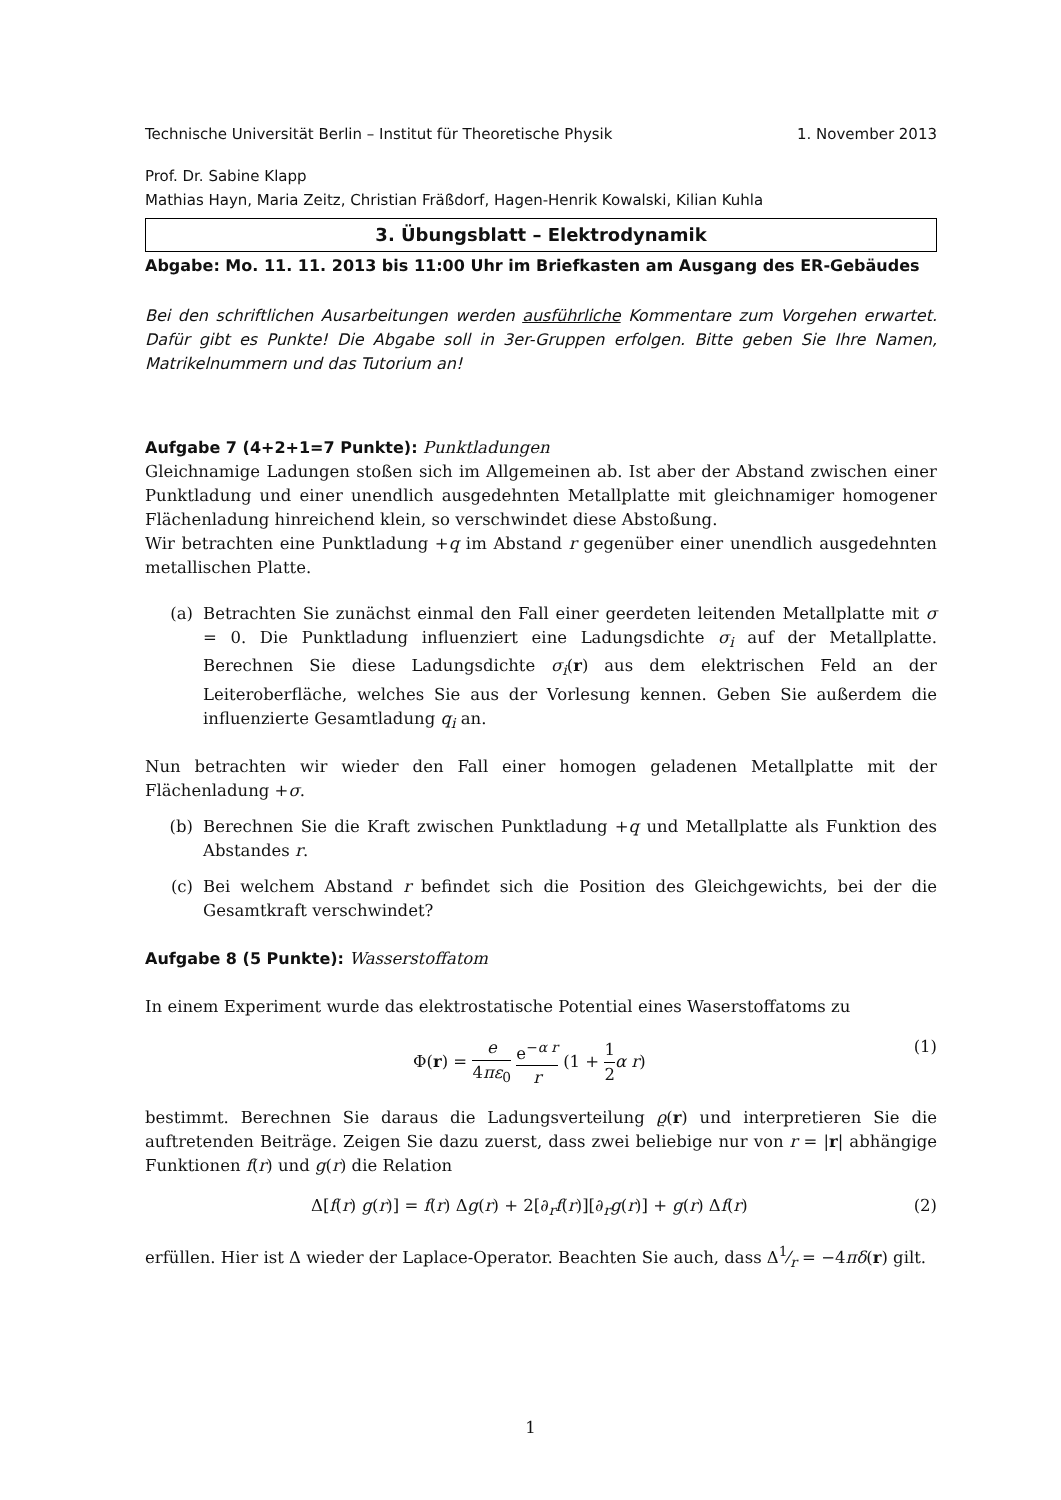Technische Universität Berlin – Institut für Theoretische Physik 1. November 2013
Prof. Dr. Sabine Klapp
Mathias Hayn, Maria Zeitz, Christian Fräßdorf, Hagen-Henrik Kowalski, Kilian Kuhla
3. Übungsblatt – Elektrodynamik
Abgabe: Mo. 11. 11. 2013 bis 11:00 Uhr im Briefkasten am Ausgang des ER-Gebäudes
Bei den schriftlichen Ausarbeitungen werden ausführliche Kommentare zum Vorgehen erwartet. Dafür gibt es Punkte! Die Abgabe soll in 3er-Gruppen erfolgen. Bitte geben Sie Ihre Namen, Matrikelnummern und das Tutorium an!
Aufgabe 7 (4+2+1=7 Punkte): Punktladungen
Gleichnamige Ladungen stoßen sich im Allgemeinen ab. Ist aber der Abstand zwischen einer Punktladung und einer unendlich ausgedehnten Metallplatte mit gleichnamiger homogener Flächenladung hinreichend klein, so verschwindet diese Abstoßung.
Wir betrachten eine Punktladung +q im Abstand r gegenüber einer unendlich ausgedehnten metallischen Platte.
(a) Betrachten Sie zunächst einmal den Fall einer geerdeten leitenden Metallplatte mit σ = 0. Die Punktladung influenziert eine Ladungsdichte σ<sub>i</sub> auf der Metallplatte. Berechnen Sie diese Ladungsdichte σ<sub>i</sub>(r) aus dem elektrischen Feld an der Leiteroberfläche, welches Sie aus der Vorlesung kennen. Geben Sie außerdem die influenzierte Gesamtladung q<sub>i</sub> an.
Nun betrachten wir wieder den Fall einer homogen geladenen Metallplatte mit der Flächenladung +σ.
(b) Berechnen Sie die Kraft zwischen Punktladung +q und Metallplatte als Funktion des Abstandes r.
(c) Bei welchem Abstand r befindet sich die Position des Gleichgewichts, bei der die Gesamtkraft verschwindet?
Aufgabe 8 (5 Punkte): Wasserstoffatom
In einem Experiment wurde das elektrostatische Potential eines Waserstoffatoms zu
Φ(r) = e 4πε<sub>0</sub> e<sup>−α r</sup> r (1 + 1 2 α r) (1)
bestimmt. Berechnen Sie daraus die Ladungsverteilung ϱ(r) und interpretieren Sie die auftretenden Beiträge. Zeigen Sie dazu zuerst, dass zwei beliebige nur von r = |r| abhängige Funktionen f(r) und g(r) die Relation
Δ[f(r) g(r)] = f(r) Δg(r) + 2[∂<sub>r</sub>f(r)][∂<sub>r</sub>g(r)] + g(r) Δf(r) (2)
erfüllen. Hier ist Δ wieder der Laplace-Operator. Beachten Sie auch, dass Δ1⁄r = −4πδ(r) gilt.
1